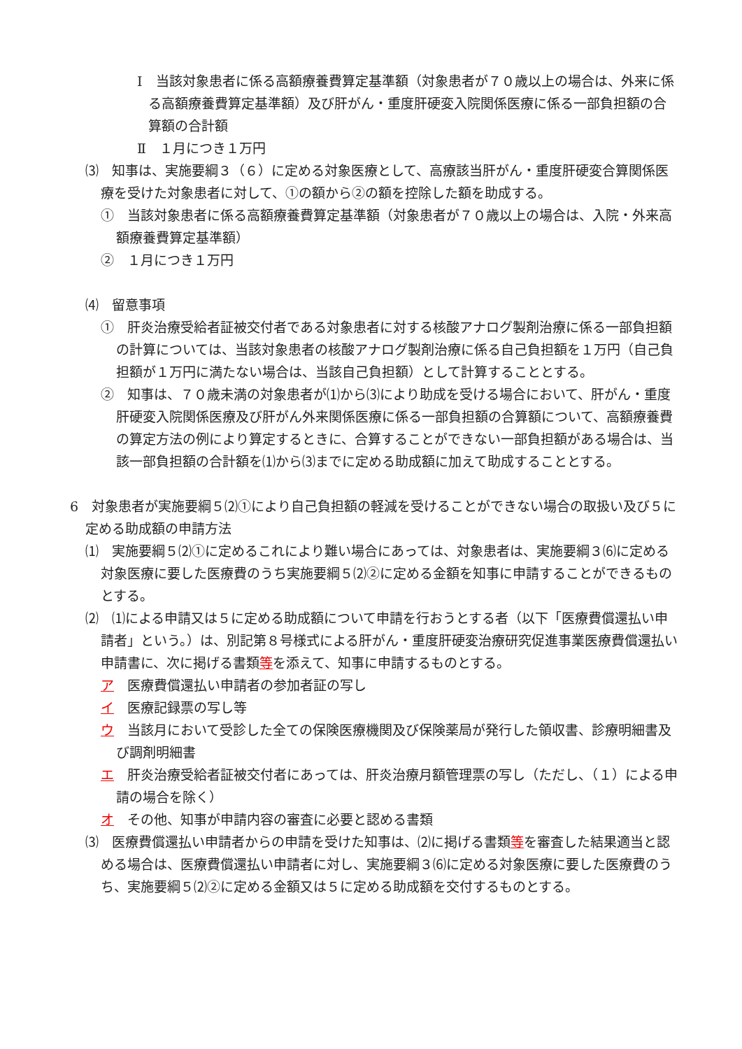Ⅰ　当該対象患者に係る高額療養費算定基準額（対象患者が７０歳以上の場合は、外来に係る高額療養費算定基準額）及び肝がん・重度肝硬変入院関係医療に係る一部負担額の合算額の合計額
Ⅱ　１月につき１万円
⑶　知事は、実施要綱３（６）に定める対象医療として、高療該当肝がん・重度肝硬変合算関係医療を受けた対象患者に対して、①の額から②の額を控除した額を助成する。
①　当該対象患者に係る高額療養費算定基準額（対象患者が７０歳以上の場合は、入院・外来高額療養費算定基準額）
②　１月につき１万円
⑷　留意事項
①　肝炎治療受給者証被交付者である対象患者に対する核酸アナログ製剤治療に係る一部負担額の計算については、当該対象患者の核酸アナログ製剤治療に係る自己負担額を１万円（自己負担額が１万円に満たない場合は、当該自己負担額）として計算することとする。
②　知事は、７０歳未満の対象患者が⑴から⑶により助成を受ける場合において、肝がん・重度肝硬変入院関係医療及び肝がん外来関係医療に係る一部負担額の合算額について、高額療養費の算定方法の例により算定するときに、合算することができない一部負担額がある場合は、当該一部負担額の合計額を⑴から⑶までに定める助成額に加えて助成することとする。
6　対象患者が実施要綱５⑵①により自己負担額の軽減を受けることができない場合の取扱い及び５に定める助成額の申請方法
⑴　実施要綱５⑵①に定めるこれにより難い場合にあっては、対象患者は、実施要綱３⑹に定める対象医療に要した医療費のうち実施要綱５⑵②に定める金額を知事に申請することができるものとする。
⑵　⑴による申請又は５に定める助成額について申請を行おうとする者（以下「医療費償還払い申請者」という。）は、別記第８号様式による肝がん・重度肝硬変治療研究促進事業医療費償還払い申請書に、次に掲げる書類等を添えて、知事に申請するものとする。
ア　医療費償還払い申請者の参加者証の写し
イ　医療記録票の写し等
ウ　当該月において受診した全ての保険医療機関及び保険薬局が発行した領収書、診療明細書及び調剤明細書
エ　肝炎治療受給者証被交付者にあっては、肝炎治療月額管理票の写し（ただし、（１）による申請の場合を除く）
オ　その他、知事が申請内容の審査に必要と認める書類
⑶　医療費償還払い申請者からの申請を受けた知事は、⑵に掲げる書類等を審査した結果適当と認める場合は、医療費償還払い申請者に対し、実施要綱３⑹に定める対象医療に要した医療費のうち、実施要綱５⑵②に定める金額又は５に定める助成額を交付するものとする。